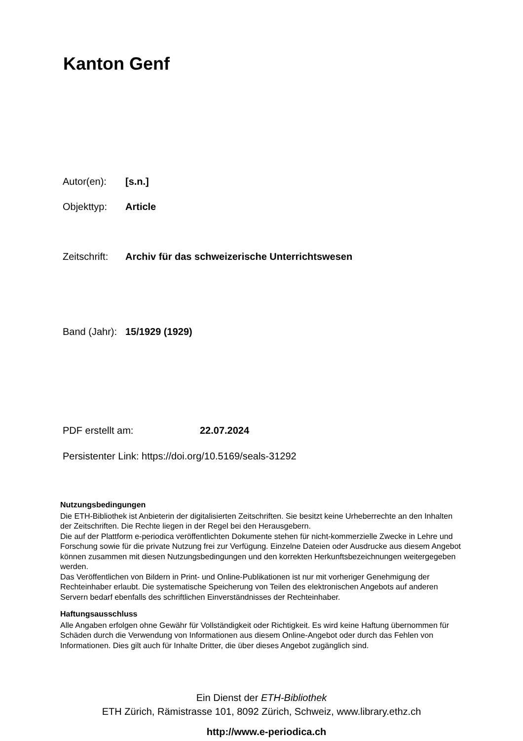Kanton Genf
Autor(en): [s.n.]
Objekttyp: Article
Zeitschrift: Archiv für das schweizerische Unterrichtswesen
Band (Jahr): 15/1929 (1929)
PDF erstellt am: 22.07.2024
Persistenter Link: https://doi.org/10.5169/seals-31292
Nutzungsbedingungen
Die ETH-Bibliothek ist Anbieterin der digitalisierten Zeitschriften. Sie besitzt keine Urheberrechte an den Inhalten der Zeitschriften. Die Rechte liegen in der Regel bei den Herausgebern.
Die auf der Plattform e-periodica veröffentlichten Dokumente stehen für nicht-kommerzielle Zwecke in Lehre und Forschung sowie für die private Nutzung frei zur Verfügung. Einzelne Dateien oder Ausdrucke aus diesem Angebot können zusammen mit diesen Nutzungsbedingungen und den korrekten Herkunftsbezeichnungen weitergegeben werden.
Das Veröffentlichen von Bildern in Print- und Online-Publikationen ist nur mit vorheriger Genehmigung der Rechteinhaber erlaubt. Die systematische Speicherung von Teilen des elektronischen Angebots auf anderen Servern bedarf ebenfalls des schriftlichen Einverständnisses der Rechteinhaber.
Haftungsausschluss
Alle Angaben erfolgen ohne Gewähr für Vollständigkeit oder Richtigkeit. Es wird keine Haftung übernommen für Schäden durch die Verwendung von Informationen aus diesem Online-Angebot oder durch das Fehlen von Informationen. Dies gilt auch für Inhalte Dritter, die über dieses Angebot zugänglich sind.
Ein Dienst der ETH-Bibliothek
ETH Zürich, Rämistrasse 101, 8092 Zürich, Schweiz, www.library.ethz.ch
http://www.e-periodica.ch